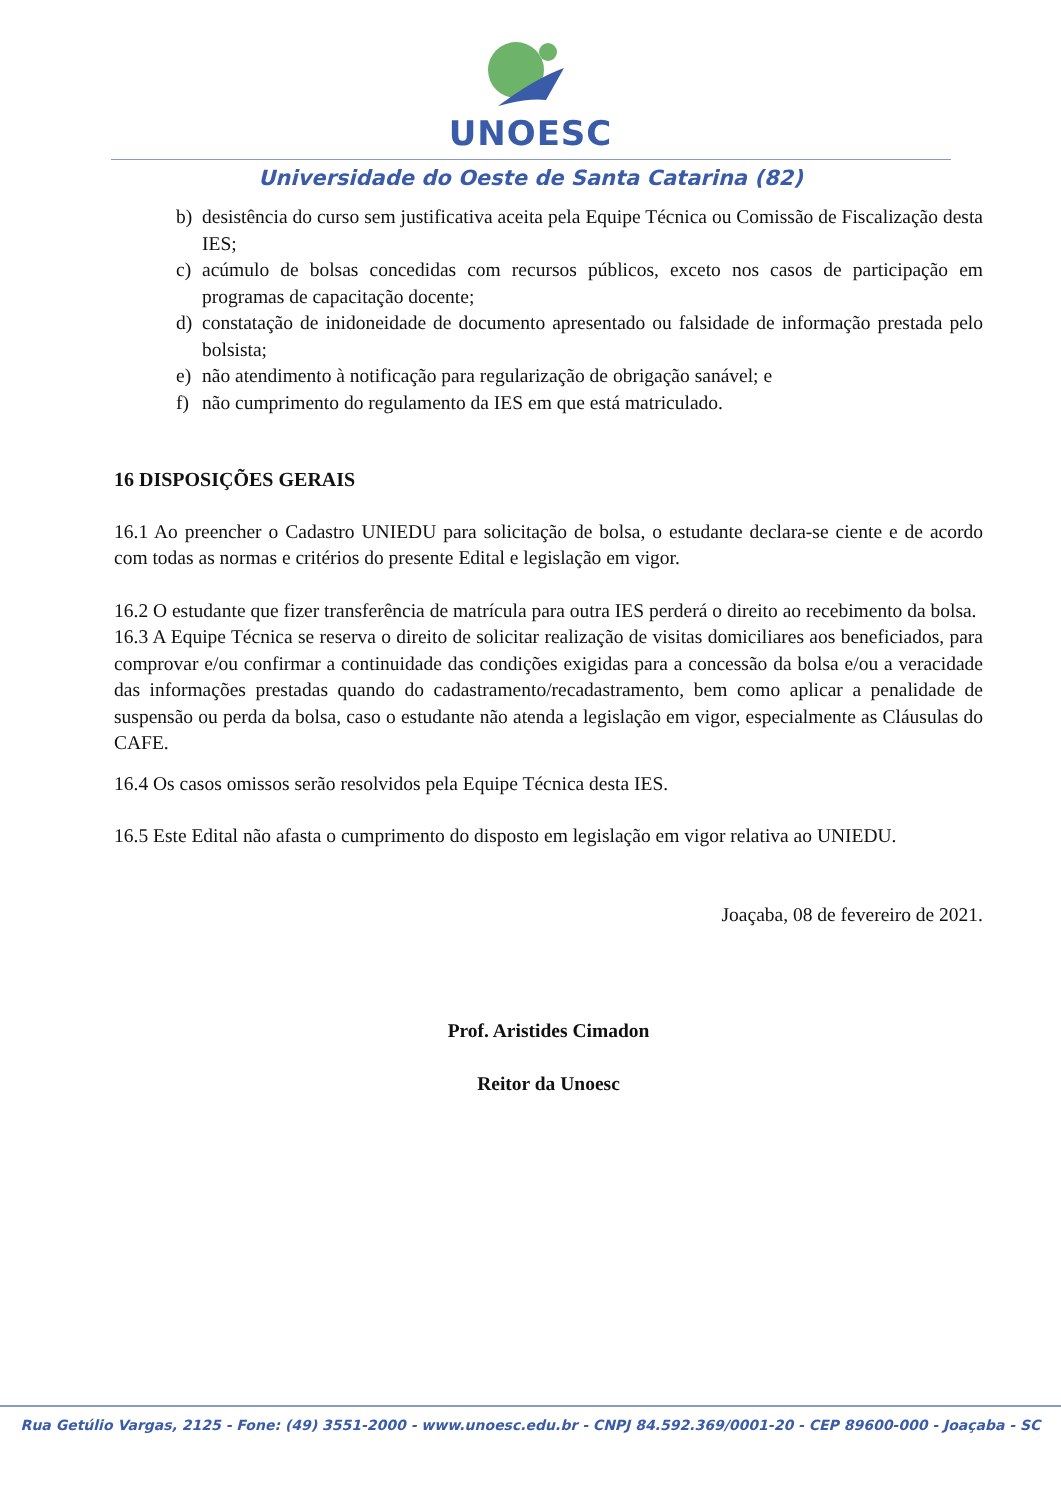UNOESC
Universidade do Oeste de Santa Catarina (82)
b) desistência do curso sem justificativa aceita pela Equipe Técnica ou Comissão de Fiscalização desta IES;
c) acúmulo de bolsas concedidas com recursos públicos, exceto nos casos de participação em programas de capacitação docente;
d) constatação de inidoneidade de documento apresentado ou falsidade de informação prestada pelo bolsista;
e) não atendimento à notificação para regularização de obrigação sanável; e
f) não cumprimento do regulamento da IES em que está matriculado.
16 DISPOSIÇÕES GERAIS
16.1 Ao preencher o Cadastro UNIEDU para solicitação de bolsa, o estudante declara-se ciente e de acordo com todas as normas e critérios do presente Edital e legislação em vigor.
16.2 O estudante que fizer transferência de matrícula para outra IES perderá o direito ao recebimento da bolsa.
16.3 A Equipe Técnica se reserva o direito de solicitar realização de visitas domiciliares aos beneficiados, para comprovar e/ou confirmar a continuidade das condições exigidas para a concessão da bolsa e/ou a veracidade das informações prestadas quando do cadastramento/recadastramento, bem como aplicar a penalidade de suspensão ou perda da bolsa, caso o estudante não atenda a legislação em vigor, especialmente as Cláusulas do CAFE.
16.4 Os casos omissos serão resolvidos pela Equipe Técnica desta IES.
16.5 Este Edital não afasta o cumprimento do disposto em legislação em vigor relativa ao UNIEDU.
Joaçaba, 08 de fevereiro de 2021.
Prof. Aristides Cimadon
Reitor da Unoesc
Rua Getúlio Vargas, 2125 - Fone: (49) 3551-2000 - www.unoesc.edu.br - CNPJ 84.592.369/0001-20 - CEP 89600-000 - Joaçaba - SC